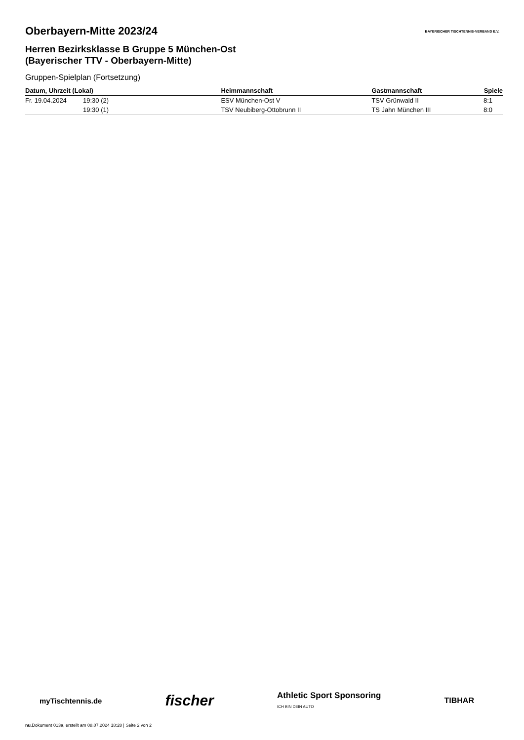BAYERISCHER TISCHTENNIS-VERBAND E.V.
Oberbayern-Mitte 2023/24
Herren Bezirksklasse B Gruppe 5 München-Ost
(Bayerischer TTV - Oberbayern-Mitte)
Gruppen-Spielplan (Fortsetzung)
| Datum, Uhrzeit (Lokal) | | Heimmannschaft | Gastmannschaft | Spiele |
| --- | --- | --- | --- | --- |
| Fr. 19.04.2024 | 19:30 (2) | ESV München-Ost V | TSV Grünwald II | 8:1 |
| | 19:30 (1) | TSV Neubiberg-Ottobrunn II | TS Jahn München III | 8:0 |
myTischtennis.de fischer Athletic Sport Sponsoring
ICH BIN DEIN AUTO TIBHAR
nu.Dokument 013a, erstellt am 08.07.2024 18:28 | Seite 2 von 2